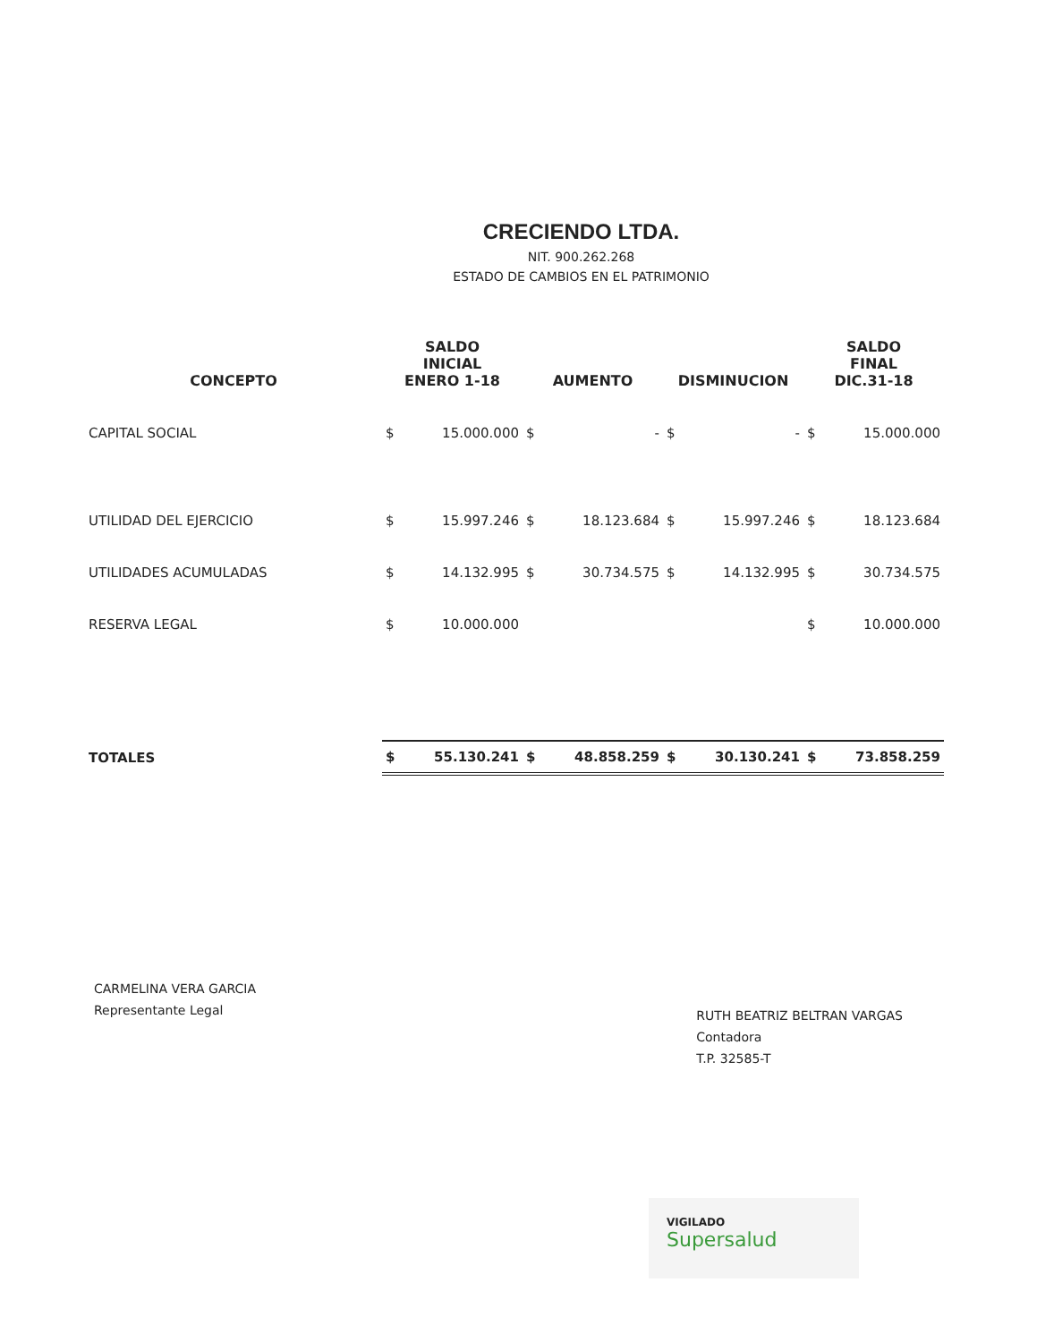CRECIENDO LTDA.
NIT. 900.262.268
ESTADO DE CAMBIOS EN EL PATRIMONIO
| CONCEPTO | SALDO INICIAL ENERO 1-18 | | AUMENTO | | DISMINUCION | | SALDO FINAL DIC.31-18 | |
| --- | --- | --- | --- | --- | --- | --- | --- | --- |
| CAPITAL SOCIAL | $ | 15.000.000 | $ | - | $ | - | $ | 15.000.000 |
| UTILIDAD DEL EJERCICIO | $ | 15.997.246 | $ | 18.123.684 | $ | 15.997.246 | $ | 18.123.684 |
| UTILIDADES ACUMULADAS | $ | 14.132.995 | $ | 30.734.575 | $ | 14.132.995 | $ | 30.734.575 |
| RESERVA LEGAL | $ | 10.000.000 | | | | | $ | 10.000.000 |
| TOTALES | $ | 55.130.241 | $ | 48.858.259 | $ | 30.130.241 | $ | 73.858.259 |
CARMELINA VERA GARCIA
Representante Legal
RUTH BEATRIZ BELTRAN VARGAS
Contadora
T.P. 32585-T
VIGILADO
Supersalud